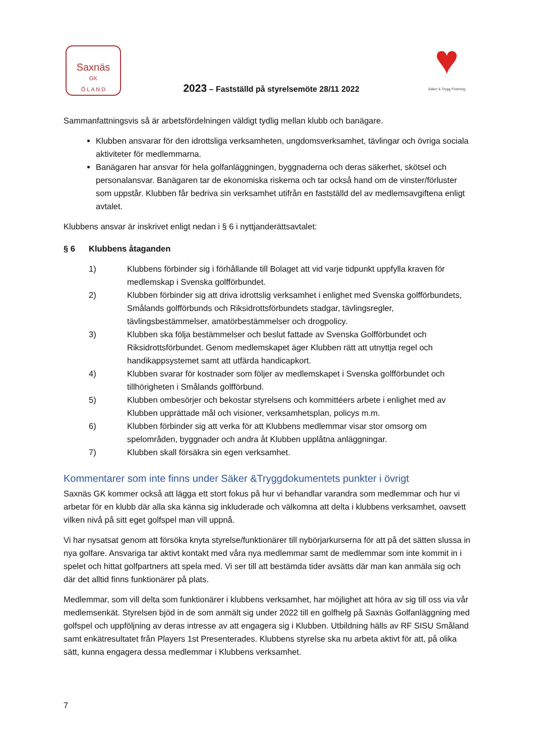Saxnäs
GK
Ö L A N D
2023 – Fastställd på styrelsemöte 28/11 2022
♥
Säker & Trygg Förening
Sammanfattningsvis så är arbetsfördelningen väldigt tydlig mellan klubb och banägare.
Klubben ansvarar för den idrottsliga verksamheten, ungdomsverksamhet, tävlingar och övriga sociala aktiviteter för medlemmarna.
Banägaren har ansvar för hela golfanläggningen, byggnaderna och deras säkerhet, skötsel och personalansvar. Banägaren tar de ekonomiska riskerna och tar också hand om de vinster/förluster som uppstår. Klubben får bedriva sin verksamhet utifrån en fastställd del av medlemsavgiftena enligt avtalet.
Klubbens ansvar är inskrivet enligt nedan i § 6 i nyttjanderättsavtalet:
§ 6 Klubbens åtaganden
1) Klubbens förbinder sig i förhållande till Bolaget att vid varje tidpunkt uppfylla kraven för medlemskap i Svenska golfförbundet.
2) Klubben förbinder sig att driva idrottslig verksamhet i enlighet med Svenska golfförbundets, Smålands golfförbunds och Riksidrottsförbundets stadgar, tävlingsregler, tävlingsbestämmelser, amatörbestämmelser och drogpolicy.
3) Klubben ska följa bestämmelser och beslut fattade av Svenska Golfförbundet och Riksidrottsförbundet. Genom medlemskapet äger Klubben rätt att utnyttja regel och handikappsystemet samt att utfärda handicapkort.
4) Klubben svarar för kostnader som följer av medlemskapet i Svenska golfförbundet och tillhörigheten i Smålands golfförbund.
5) Klubben ombesörjer och bekostar styrelsens och kommittéers arbete i enlighet med av Klubben upprättade mål och visioner, verksamhetsplan, policys m.m.
6) Klubben förbinder sig att verka för att Klubbens medlemmar visar stor omsorg om spelområden, byggnader och andra åt Klubben upplåtna anläggningar.
7) Klubben skall försäkra sin egen verksamhet.
Kommentarer som inte finns under Säker &Tryggdokumentets punkter i övrigt
Saxnäs GK kommer också att lägga ett stort fokus på hur vi behandlar varandra som medlemmar och hur vi arbetar för en klubb där alla ska känna sig inkluderade och välkomna att delta i klubbens verksamhet, oavsett vilken nivå på sitt eget golfspel man vill uppnå.
Vi har nysatsat genom att försöka knyta styrelse/funktionärer till nybörjarkurserna för att på det sätten slussa in nya golfare. Ansvariga tar aktivt kontakt med våra nya medlemmar samt de medlemmar som inte kommit in i spelet och hittat golfpartners att spela med. Vi ser till att bestämda tider avsätts där man kan anmäla sig och där det alltid finns funktionärer på plats.
Medlemmar, som vill delta som funktionärer i klubbens verksamhet, har möjlighet att höra av sig till oss via vår medlemsenkät. Styrelsen bjöd in de som anmält sig under 2022 till en golfhelg på Saxnäs Golfanläggning med golfspel och uppföljning av deras intresse av att engagera sig i Klubben. Utbildning hälls av RF SISU Småland samt enkätresultatet från Players 1st Presenterades. Klubbens styrelse ska nu arbeta aktivt för att, på olika sätt, kunna engagera dessa medlemmar i Klubbens verksamhet.
7